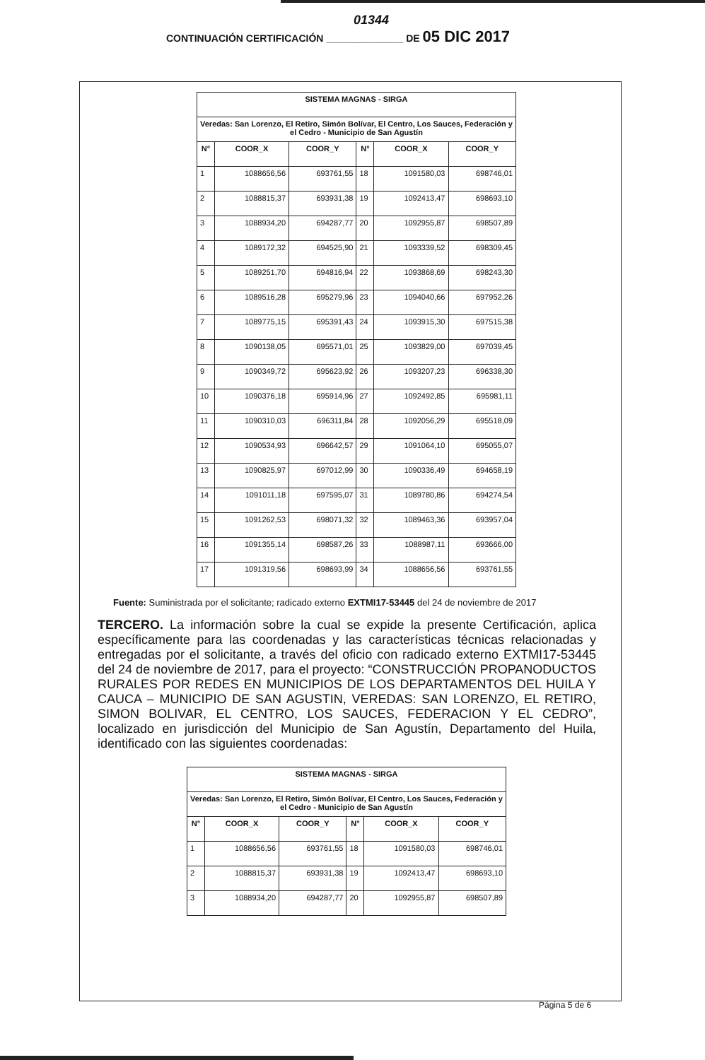01344
CONTINUACIÓN CERTIFICACIÓN ______________ DE 05 DIC 2017
| SISTEMA MAGNAS - SIRGA | | | | | |
| --- | --- | --- | --- | --- | --- |
| Veredas: San Lorenzo, El Retiro, Simón Bolívar, El Centro, Los Sauces, Federación y el Cedro - Municipio de San Agustín | | | | | |
| N° | COOR_X | COOR_Y | N° | COOR_X | COOR_Y |
| 1 | 1088656,56 | 693761,55 | 18 | 1091580,03 | 698746,01 |
| 2 | 1088815,37 | 693931,38 | 19 | 1092413,47 | 698693,10 |
| 3 | 1088934,20 | 694287,77 | 20 | 1092955,87 | 698507,89 |
| 4 | 1089172,32 | 694525,90 | 21 | 1093339,52 | 698309,45 |
| 5 | 1089251,70 | 694816,94 | 22 | 1093868,69 | 698243,30 |
| 6 | 1089516,28 | 695279,96 | 23 | 1094040,66 | 697952,26 |
| 7 | 1089775,15 | 695391,43 | 24 | 1093915,30 | 697515,38 |
| 8 | 1090138,05 | 695571,01 | 25 | 1093829,00 | 697039,45 |
| 9 | 1090349,72 | 695623,92 | 26 | 1093207,23 | 696338,30 |
| 10 | 1090376,18 | 695914,96 | 27 | 1092492,85 | 695981,11 |
| 11 | 1090310,03 | 696311,84 | 28 | 1092056,29 | 695518,09 |
| 12 | 1090534,93 | 696642,57 | 29 | 1091064,10 | 695055,07 |
| 13 | 1090825,97 | 697012,99 | 30 | 1090336,49 | 694658,19 |
| 14 | 1091011,18 | 697595,07 | 31 | 1089780,86 | 694274,54 |
| 15 | 1091262,53 | 698071,32 | 32 | 1089463,36 | 693957,04 |
| 16 | 1091355,14 | 698587,26 | 33 | 1088987,11 | 693666,00 |
| 17 | 1091319,56 | 698693,99 | 34 | 1088656,56 | 693761,55 |
Fuente: Suministrada por el solicitante; radicado externo EXTMI17-53445 del 24 de noviembre de 2017
TERCERO. La información sobre la cual se expide la presente Certificación, aplica específicamente para las coordenadas y las características técnicas relacionadas y entregadas por el solicitante, a través del oficio con radicado externo EXTMI17-53445 del 24 de noviembre de 2017, para el proyecto: “CONSTRUCCIÓN PROPANODUCTOS RURALES POR REDES EN MUNICIPIOS DE LOS DEPARTAMENTOS DEL HUILA Y CAUCA – MUNICIPIO DE SAN AGUSTIN, VEREDAS: SAN LORENZO, EL RETIRO, SIMON BOLIVAR, EL CENTRO, LOS SAUCES, FEDERACION Y EL CEDRO”, localizado en jurisdicción del Municipio de San Agustín, Departamento del Huila, identificado con las siguientes coordenadas:
| SISTEMA MAGNAS - SIRGA | | | | | |
| --- | --- | --- | --- | --- | --- |
| Veredas: San Lorenzo, El Retiro, Simón Bolívar, El Centro, Los Sauces, Federación y el Cedro - Municipio de San Agustín | | | | | |
| N° | COOR_X | COOR_Y | N° | COOR_X | COOR_Y |
| 1 | 1088656,56 | 693761,55 | 18 | 1091580,03 | 698746,01 |
| 2 | 1088815,37 | 693931,38 | 19 | 1092413,47 | 698693,10 |
| 3 | 1088934,20 | 694287,77 | 20 | 1092955,87 | 698507,89 |
Página 5 de 6